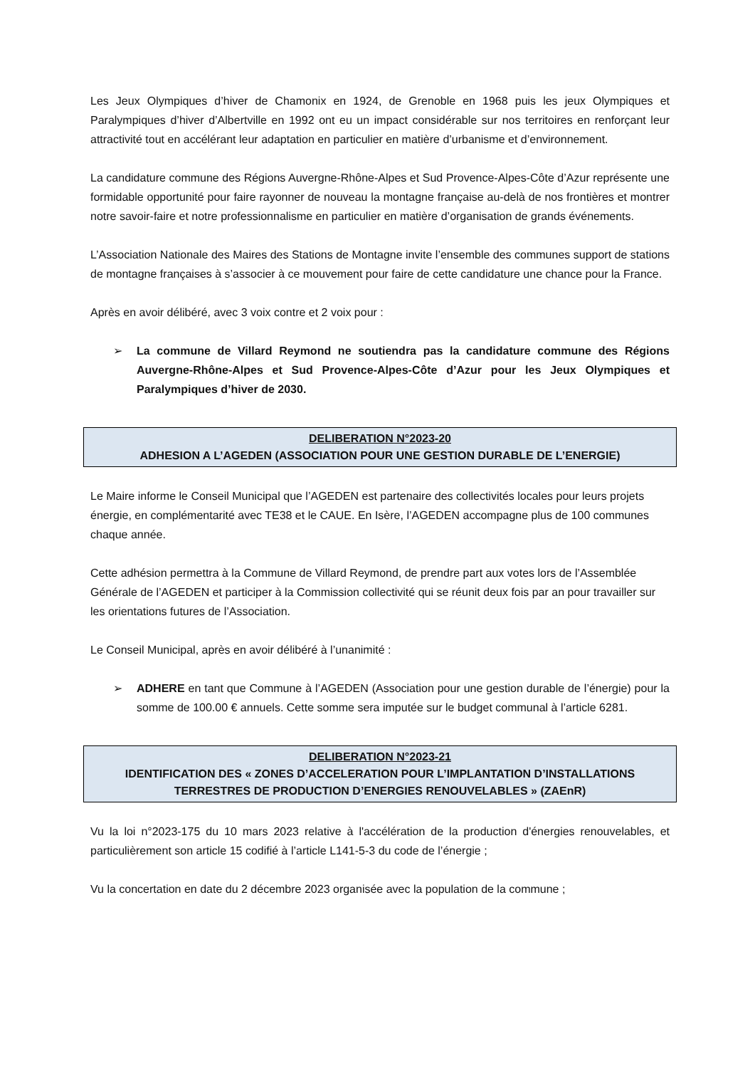Les Jeux Olympiques d’hiver de Chamonix en 1924, de Grenoble en 1968 puis les jeux Olympiques et Paralympiques d’hiver d’Albertville en 1992 ont eu un impact considérable sur nos territoires en renforçant leur attractivité tout en accélérant leur adaptation en particulier en matière d’urbanisme et d’environnement.
La candidature commune des Régions Auvergne-Rhône-Alpes et Sud Provence-Alpes-Côte d’Azur représente une formidable opportunité pour faire rayonner de nouveau la montagne française au-delà de nos frontières et montrer notre savoir-faire et notre professionnalisme en particulier en matière d’organisation de grands événements.
L’Association Nationale des Maires des Stations de Montagne invite l’ensemble des communes support de stations de montagne françaises à s’associer à ce mouvement pour faire de cette candidature une chance pour la France.
Après en avoir délibéré, avec 3 voix contre et 2 voix pour :
➢ La commune de Villard Reymond ne soutiendra pas la candidature commune des Régions Auvergne-Rhône-Alpes et Sud Provence-Alpes-Côte d’Azur pour les Jeux Olympiques et Paralympiques d’hiver de 2030.
DELIBERATION N°2023-20
ADHESION A L’AGEDEN (ASSOCIATION POUR UNE GESTION DURABLE DE L’ENERGIE)
Le Maire informe le Conseil Municipal que l’AGEDEN est partenaire des collectivités locales pour leurs projets énergie, en complémentarité avec TE38 et le CAUE. En Isère, l’AGEDEN accompagne plus de 100 communes chaque année.
Cette adhésion permettra à la Commune de Villard Reymond, de prendre part aux votes lors de l’Assemblée Générale de l’AGEDEN et participer à la Commission collectivité qui se réunit deux fois par an pour travailler sur les orientations futures de l’Association.
Le Conseil Municipal, après en avoir délibéré à l’unanimité :
➢ ADHERE en tant que Commune à l’AGEDEN (Association pour une gestion durable de l’énergie) pour la somme de 100.00 € annuels. Cette somme sera imputée sur le budget communal à l’article 6281.
DELIBERATION N°2023-21
IDENTIFICATION DES « ZONES D’ACCELERATION POUR L’IMPLANTATION D’INSTALLATIONS
TERRESTRES DE PRODUCTION D’ENERGIES RENOUVELABLES » (ZAEnR)
Vu la loi n°2023-175 du 10 mars 2023 relative à l'accélération de la production d'énergies renouvelables, et particulièrement son article 15 codifié à l’article L141-5-3 du code de l’énergie ;
Vu la concertation en date du 2 décembre 2023 organisée avec la population de la commune ;